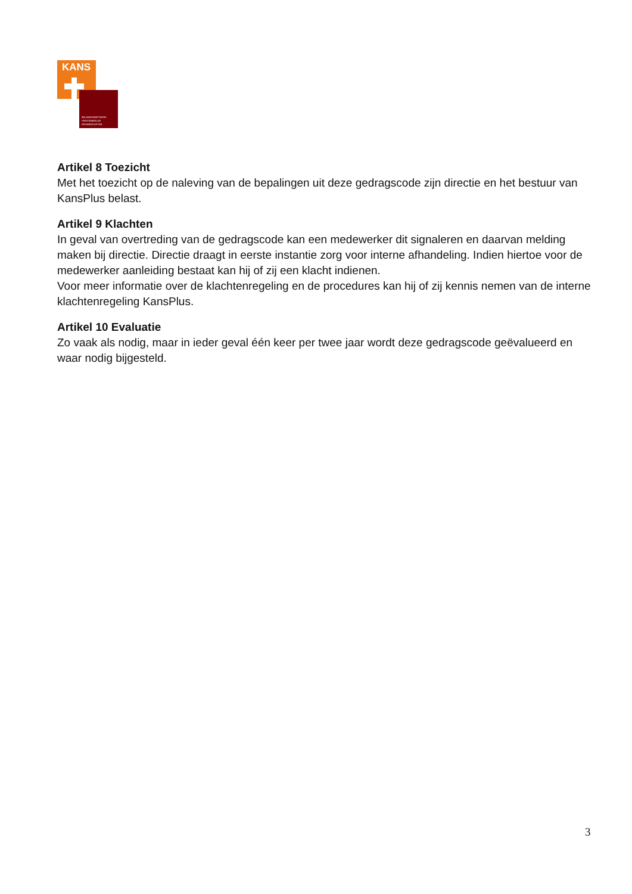KANS
BELANGENNETWERK
VERSTANDELIJK
GEHANDICAPTEN
Artikel 8 Toezicht
Met het toezicht op de naleving van de bepalingen uit deze gedragscode zijn directie en het bestuur van KansPlus belast.
Artikel 9 Klachten
In geval van overtreding van de gedragscode kan een medewerker dit signaleren en daarvan melding maken bij directie. Directie draagt in eerste instantie zorg voor interne afhandeling. Indien hiertoe voor de medewerker aanleiding bestaat kan hij of zij een klacht indienen.
Voor meer informatie over de klachtenregeling en de procedures kan hij of zij kennis nemen van de interne klachtenregeling KansPlus.
Artikel 10 Evaluatie
Zo vaak als nodig, maar in ieder geval één keer per twee jaar wordt deze gedragscode geëvalueerd en waar nodig bijgesteld.
3